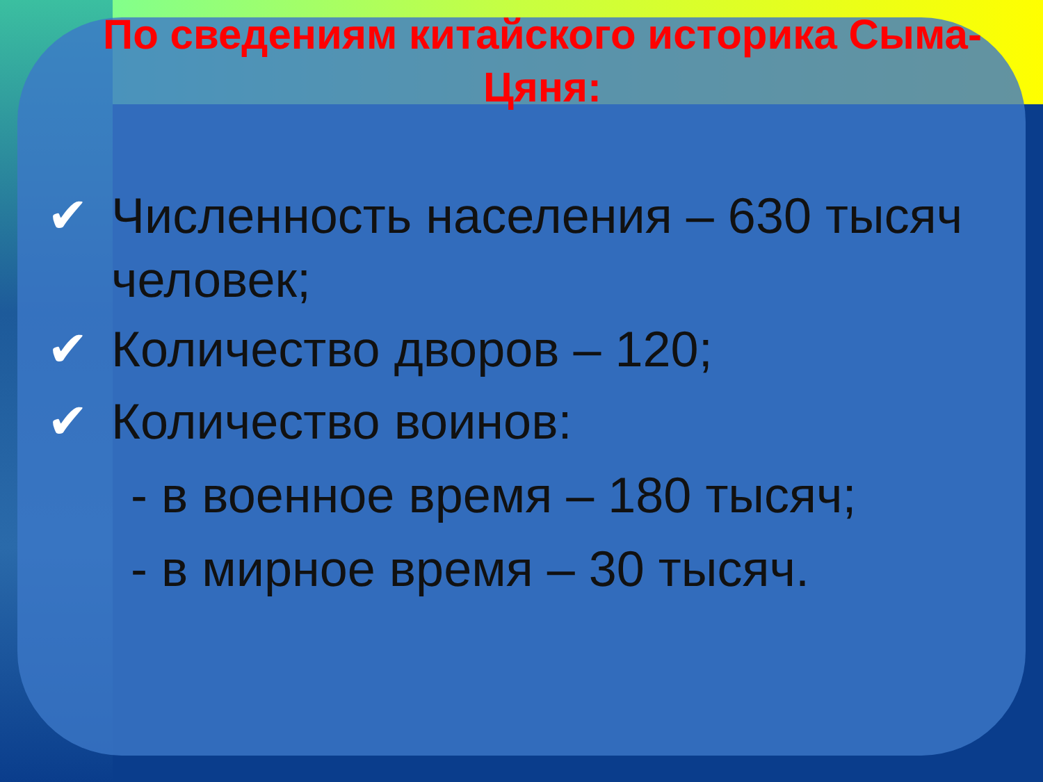По сведениям китайского историка Сыма-Цяня:
✔ Численность населения – 630 тысяч человек;
✔ Количество дворов – 120;
✔ Количество воинов:
- в военное время – 180 тысяч;
- в мирное время – 30 тысяч.